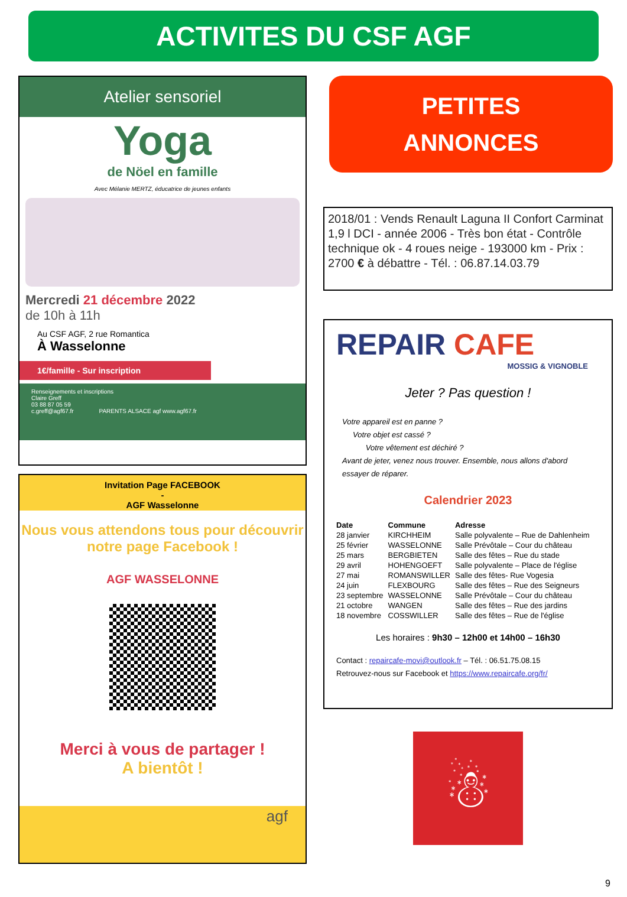ACTIVITES DU CSF AGF
Atelier sensoriel
Yoga
de Nöel en famille
Avec Mélanie MERTZ, éducatrice de jeunes enfants
Mercredi 21 décembre 2022
de 10h à 11h
Au CSF AGF, 2 rue Romantica
À Wasselonne
1€/famille - Sur inscription
Renseignements et inscriptions
Claire Greff
03 88 87 05 59
c.greff@agf67.fr PARENTS ALSACE agf www.agf67.fr
Invitation Page FACEBOOK
-
AGF Wasselonne
Nous vous attendons tous pour découvrir notre page Facebook !
AGF WASSELONNE
Merci à vous de partager !
A bientôt !
agf
PETITES
ANNONCES
2018/01 : Vends Renault Laguna II Confort Carminat 1,9 l DCI - année 2006 - Très bon état - Contrôle technique ok - 4 roues neige - 193000 km - Prix : 2700 € à débattre - Tél. : 06.87.14.03.79
REPAIR CAFE
MOSSIG & VIGNOBLE
Jeter ? Pas question !
Votre appareil est en panne ?
Votre objet est cassé ?
Votre vêtement est déchiré ?
Avant de jeter, venez nous trouver. Ensemble, nous allons d'abord essayer de réparer.
Calendrier 2023
| Date | Commune | Adresse |
| --- | --- | --- |
| 28 janvier | KIRCHHEIM | Salle polyvalente – Rue de Dahlenheim |
| 25 février | WASSELONNE | Salle Prévôtale – Cour du château |
| 25 mars | BERGBIETEN | Salle des fêtes – Rue du stade |
| 29 avril | HOHENGOEFT | Salle polyvalente – Place de l'église |
| 27 mai | ROMANSWILLER | Salle des fêtes- Rue Vogesia |
| 24 juin | FLEXBOURG | Salle des fêtes – Rue des Seigneurs |
| 23 septembre | WASSELONNE | Salle Prévôtale – Cour du château |
| 21 octobre | WANGEN | Salle des fêtes – Rue des jardins |
| 18 novembre | COSSWILLER | Salle des fêtes – Rue de l'église |
Les horaires : 9h30 – 12h00 et 14h00 – 16h30
Contact : repaircafe-movi@outlook.fr – Tél. : 06.51.75.08.15
Retrouvez-nous sur Facebook et https://www.repaircafe.org/fr/
☃
9